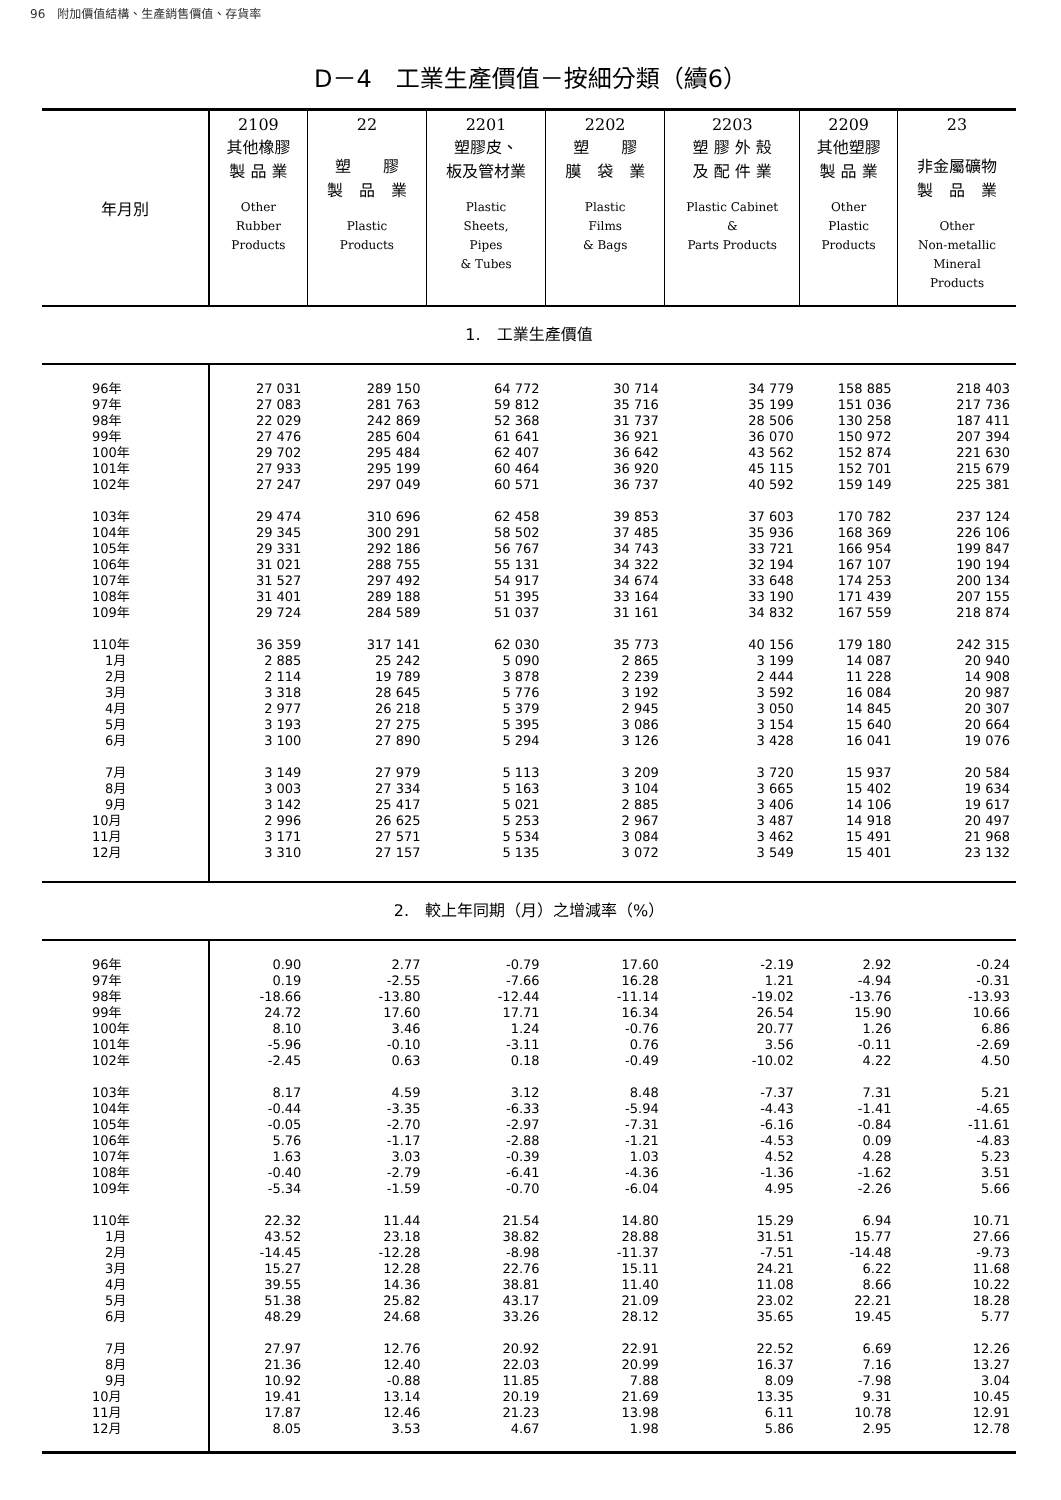96　附加價值結構、生產銷售價值、存貨率
D－4　工業生產價值－按細分類（續6）
| 年月別 | 2109 其他橡膠 製 品 業 Other Rubber Products | 22 塑 膠 製 品 業 Plastic Products | 2201 塑膠皮、 板及管材業 Plastic Sheets, Pipes & Tubes | 2202 塑 膠 膜 袋 業 Plastic Films & Bags | 2203 塑 膠 外 殼 及 配 件 業 Plastic Cabinet & Parts Products | 2209 其他塑膠 製 品 業 Other Plastic Products | 23 非金屬礦物 製 品 業 Other Non-metallic Mineral Products |
| --- | --- | --- | --- | --- | --- | --- | --- |
| 1. 工業生產價值 | | | | | | | |
| 96年 | 27 031 | 289 150 | 64 772 | 30 714 | 34 779 | 158 885 | 218 403 |
| 97年 | 27 083 | 281 763 | 59 812 | 35 716 | 35 199 | 151 036 | 217 736 |
| 98年 | 22 029 | 242 869 | 52 368 | 31 737 | 28 506 | 130 258 | 187 411 |
| 99年 | 27 476 | 285 604 | 61 641 | 36 921 | 36 070 | 150 972 | 207 394 |
| 100年 | 29 702 | 295 484 | 62 407 | 36 642 | 43 562 | 152 874 | 221 630 |
| 101年 | 27 933 | 295 199 | 60 464 | 36 920 | 45 115 | 152 701 | 215 679 |
| 102年 | 27 247 | 297 049 | 60 571 | 36 737 | 40 592 | 159 149 | 225 381 |
| 103年 | 29 474 | 310 696 | 62 458 | 39 853 | 37 603 | 170 782 | 237 124 |
| 104年 | 29 345 | 300 291 | 58 502 | 37 485 | 35 936 | 168 369 | 226 106 |
| 105年 | 29 331 | 292 186 | 56 767 | 34 743 | 33 721 | 166 954 | 199 847 |
| 106年 | 31 021 | 288 755 | 55 131 | 34 322 | 32 194 | 167 107 | 190 194 |
| 107年 | 31 527 | 297 492 | 54 917 | 34 674 | 33 648 | 174 253 | 200 134 |
| 108年 | 31 401 | 289 188 | 51 395 | 33 164 | 33 190 | 171 439 | 207 155 |
| 109年 | 29 724 | 284 589 | 51 037 | 31 161 | 34 832 | 167 559 | 218 874 |
| 110年 | 36 359 | 317 141 | 62 030 | 35 773 | 40 156 | 179 180 | 242 315 |
| 1月 | 2 885 | 25 242 | 5 090 | 2 865 | 3 199 | 14 087 | 20 940 |
| 2月 | 2 114 | 19 789 | 3 878 | 2 239 | 2 444 | 11 228 | 14 908 |
| 3月 | 3 318 | 28 645 | 5 776 | 3 192 | 3 592 | 16 084 | 20 987 |
| 4月 | 2 977 | 26 218 | 5 379 | 2 945 | 3 050 | 14 845 | 20 307 |
| 5月 | 3 193 | 27 275 | 5 395 | 3 086 | 3 154 | 15 640 | 20 664 |
| 6月 | 3 100 | 27 890 | 5 294 | 3 126 | 3 428 | 16 041 | 19 076 |
| 7月 | 3 149 | 27 979 | 5 113 | 3 209 | 3 720 | 15 937 | 20 584 |
| 8月 | 3 003 | 27 334 | 5 163 | 3 104 | 3 665 | 15 402 | 19 634 |
| 9月 | 3 142 | 25 417 | 5 021 | 2 885 | 3 406 | 14 106 | 19 617 |
| 10月 | 2 996 | 26 625 | 5 253 | 2 967 | 3 487 | 14 918 | 20 497 |
| 11月 | 3 171 | 27 571 | 5 534 | 3 084 | 3 462 | 15 491 | 21 968 |
| 12月 | 3 310 | 27 157 | 5 135 | 3 072 | 3 549 | 15 401 | 23 132 |
| 2. 較上年同期（月）之增減率（%） | | | | | | | |
| 96年 | 0.90 | 2.77 | -0.79 | 17.60 | -2.19 | 2.92 | -0.24 |
| 97年 | 0.19 | -2.55 | -7.66 | 16.28 | 1.21 | -4.94 | -0.31 |
| 98年 | -18.66 | -13.80 | -12.44 | -11.14 | -19.02 | -13.76 | -13.93 |
| 99年 | 24.72 | 17.60 | 17.71 | 16.34 | 26.54 | 15.90 | 10.66 |
| 100年 | 8.10 | 3.46 | 1.24 | -0.76 | 20.77 | 1.26 | 6.86 |
| 101年 | -5.96 | -0.10 | -3.11 | 0.76 | 3.56 | -0.11 | -2.69 |
| 102年 | -2.45 | 0.63 | 0.18 | -0.49 | -10.02 | 4.22 | 4.50 |
| 103年 | 8.17 | 4.59 | 3.12 | 8.48 | -7.37 | 7.31 | 5.21 |
| 104年 | -0.44 | -3.35 | -6.33 | -5.94 | -4.43 | -1.41 | -4.65 |
| 105年 | -0.05 | -2.70 | -2.97 | -7.31 | -6.16 | -0.84 | -11.61 |
| 106年 | 5.76 | -1.17 | -2.88 | -1.21 | -4.53 | 0.09 | -4.83 |
| 107年 | 1.63 | 3.03 | -0.39 | 1.03 | 4.52 | 4.28 | 5.23 |
| 108年 | -0.40 | -2.79 | -6.41 | -4.36 | -1.36 | -1.62 | 3.51 |
| 109年 | -5.34 | -1.59 | -0.70 | -6.04 | 4.95 | -2.26 | 5.66 |
| 110年 | 22.32 | 11.44 | 21.54 | 14.80 | 15.29 | 6.94 | 10.71 |
| 1月 | 43.52 | 23.18 | 38.82 | 28.88 | 31.51 | 15.77 | 27.66 |
| 2月 | -14.45 | -12.28 | -8.98 | -11.37 | -7.51 | -14.48 | -9.73 |
| 3月 | 15.27 | 12.28 | 22.76 | 15.11 | 24.21 | 6.22 | 11.68 |
| 4月 | 39.55 | 14.36 | 38.81 | 11.40 | 11.08 | 8.66 | 10.22 |
| 5月 | 51.38 | 25.82 | 43.17 | 21.09 | 23.02 | 22.21 | 18.28 |
| 6月 | 48.29 | 24.68 | 33.26 | 28.12 | 35.65 | 19.45 | 5.77 |
| 7月 | 27.97 | 12.76 | 20.92 | 22.91 | 22.52 | 6.69 | 12.26 |
| 8月 | 21.36 | 12.40 | 22.03 | 20.99 | 16.37 | 7.16 | 13.27 |
| 9月 | 10.92 | -0.88 | 11.85 | 7.88 | 8.09 | -7.98 | 3.04 |
| 10月 | 19.41 | 13.14 | 20.19 | 21.69 | 13.35 | 9.31 | 10.45 |
| 11月 | 17.87 | 12.46 | 21.23 | 13.98 | 6.11 | 10.78 | 12.91 |
| 12月 | 8.05 | 3.53 | 4.67 | 1.98 | 5.86 | 2.95 | 12.78 |